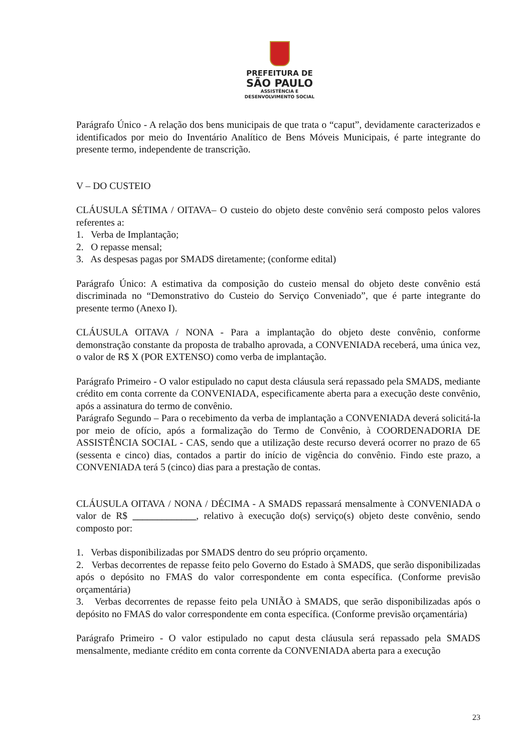PREFEITURA DE
SÃO PAULO
ASSISTÊNCIA E
DESENVOLVIMENTO SOCIAL
Parágrafo Único - A relação dos bens municipais de que trata o “caput”, devidamente caracterizados e identificados por meio do Inventário Analítico de Bens Móveis Municipais, é parte integrante do presente termo, independente de transcrição.
V – DO CUSTEIO
CLÁUSULA SÉTIMA / OITAVA– O custeio do objeto deste convênio será composto pelos valores referentes a:
1. Verba de Implantação;
2. O repasse mensal;
3. As despesas pagas por SMADS diretamente; (conforme edital)
Parágrafo Único: A estimativa da composição do custeio mensal do objeto deste convênio está discriminada no “Demonstrativo do Custeio do Serviço Conveniado”, que é parte integrante do presente termo (Anexo I).
CLÁUSULA OITAVA / NONA - Para a implantação do objeto deste convênio, conforme demonstração constante da proposta de trabalho aprovada, a CONVENIADA receberá, uma única vez, o valor de R$ X (POR EXTENSO) como verba de implantação.
Parágrafo Primeiro - O valor estipulado no caput desta cláusula será repassado pela SMADS, mediante crédito em conta corrente da CONVENIADA, especificamente aberta para a execução deste convênio, após a assinatura do termo de convênio.
Parágrafo Segundo – Para o recebimento da verba de implantação a CONVENIADA deverá solicitá-la por meio de ofício, após a formalização do Termo de Convênio, à COORDENADORIA DE ASSISTÊNCIA SOCIAL - CAS, sendo que a utilização deste recurso deverá ocorrer no prazo de 65 (sessenta e cinco) dias, contados a partir do início de vigência do convênio. Findo este prazo, a CONVENIADA terá 5 (cinco) dias para a prestação de contas.
CLÁUSULA OITAVA / NONA / DÉCIMA - A SMADS repassará mensalmente à CONVENIADA o valor de R$ _____________, relativo à execução do(s) serviço(s) objeto deste convênio, sendo composto por:
1. Verbas disponibilizadas por SMADS dentro do seu próprio orçamento.
2. Verbas decorrentes de repasse feito pelo Governo do Estado à SMADS, que serão disponibilizadas após o depósito no FMAS do valor correspondente em conta específica. (Conforme previsão orçamentária)
3. Verbas decorrentes de repasse feito pela UNIÃO à SMADS, que serão disponibilizadas após o depósito no FMAS do valor correspondente em conta específica. (Conforme previsão orçamentária)
Parágrafo Primeiro - O valor estipulado no caput desta cláusula será repassado pela SMADS mensalmente, mediante crédito em conta corrente da CONVENIADA aberta para a execução
23